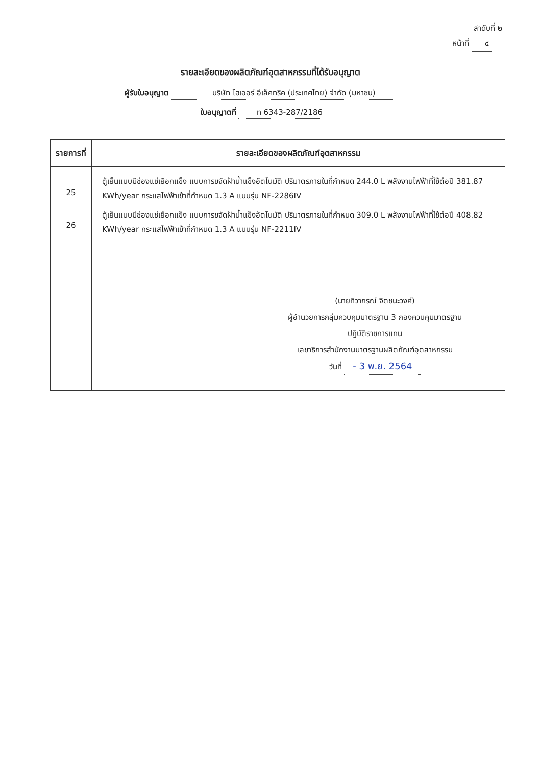ลำดับที่ ๒
หน้าที่ ๔
รายละเอียดของผลิตภัณฑ์อุตสาหกรรมที่ได้รับอนุญาต
ผู้รับใบอนุญาต บริษัท ไฮเออร์ อีเล็คทริค (ประเทศไทย) จำกัด (มหาชน)
ใบอนุญาตที่ ท 6343-287/2186
| รายการที่ | รายละเอียดของผลิตภัณฑ์อุตสาหกรรม |
| --- | --- |
| 25 26 | ตู้เย็นแบบมีช่องแช่เยือกแข็ง แบบการขจัดฝ้าน้ำแข็งอัตโนมัติ ปริมาตรภายในที่กำหนด 244.0 L พลังงานไฟฟ้าที่ใช้ต่อปี 381.87 KWh/year กระแสไฟฟ้าเข้าที่กำหนด 1.3 A แบบรุ่น NF-2286IV ตู้เย็นแบบมีช่องแช่เยือกแข็ง แบบการขจัดฝ้าน้ำแข็งอัตโนมัติ ปริมาตรภายในที่กำหนด 309.0 L พลังงานไฟฟ้าที่ใช้ต่อปี 408.82 KWh/year กระแสไฟฟ้าเข้าที่กำหนด 1.3 A แบบรุ่น NF-2211IV (นายทิวากรณ์ จิตชนะวงศ์) ผู้อำนวยการกลุ่มควบคุมมาตรฐาน 3 กองควบคุมมาตรฐาน ปฏิบัติราชการแทน เลขาธิการสำนักงานมาตรฐานผลิตภัณฑ์อุตสาหกรรม วันที่ - 3 พ.ย. 2564 |